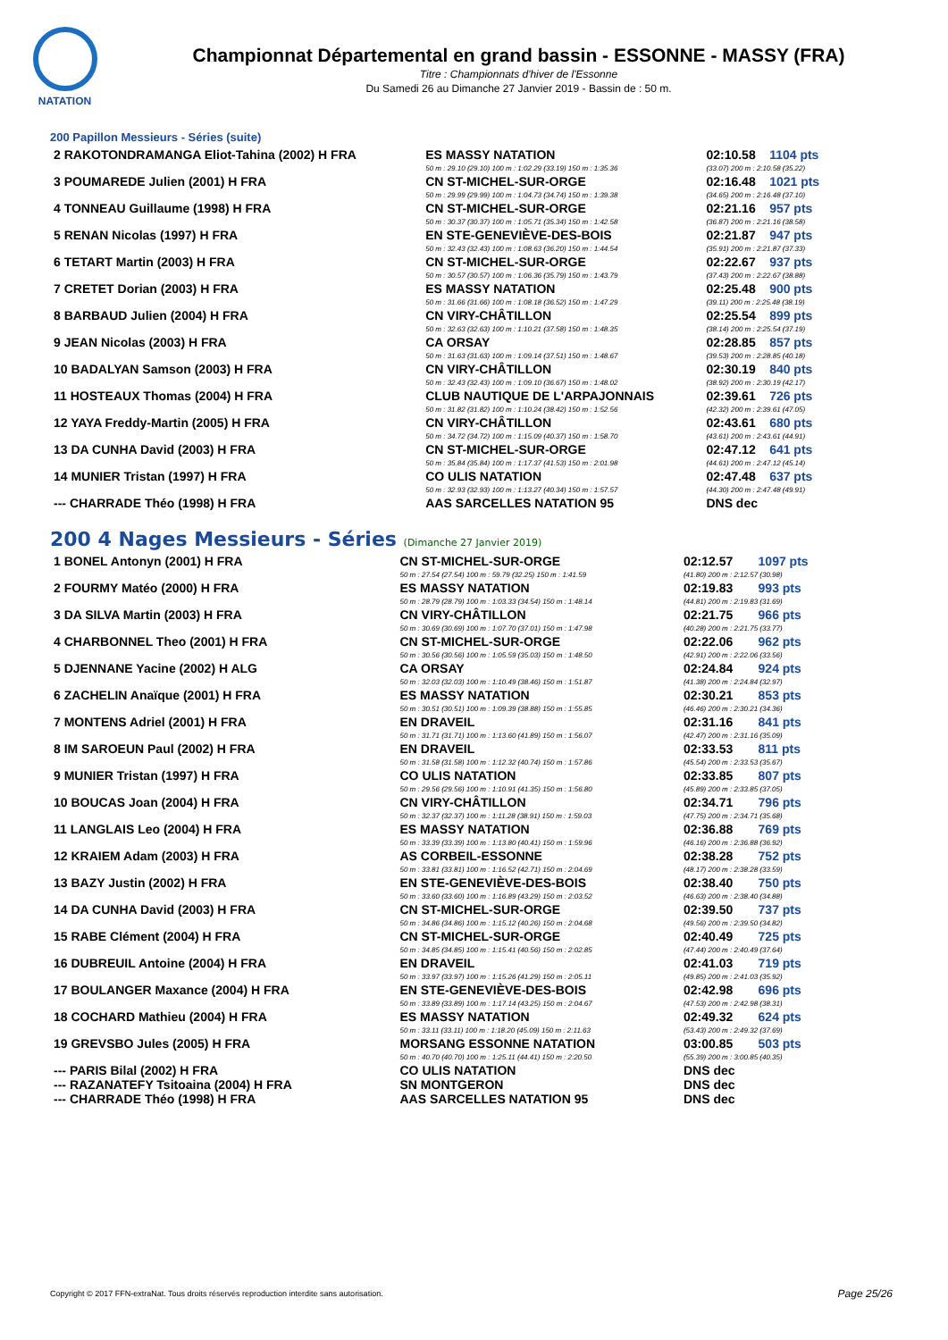NATATION
Championnat Départemental en grand bassin - ESSONNE - MASSY (FRA)
Titre : Championnats d'hiver de l'Essonne
Du Samedi 26 au Dimanche 27 Janvier 2019 - Bassin de : 50 m.
200 Papillon Messieurs - Séries (suite)
| 2 RAKOTONDRAMANGA Eliot-Tahina (2002) H FRA | ES MASSY NATATION | 02:10.58 | 1104 pts |
| | 50 m : 29.10 (29.10) 100 m : 1:02.29 (33.19) 150 m : 1:35.36 | (33.07) 200 m : 2:10.58 (35.22) | |
| 3 POUMAREDE Julien (2001) H FRA | CN ST-MICHEL-SUR-ORGE | 02:16.48 | 1021 pts |
| | 50 m : 29.99 (29.99) 100 m : 1:04.73 (34.74) 150 m : 1:39.38 | (34.65) 200 m : 2:16.48 (37.10) | |
| 4 TONNEAU Guillaume (1998) H FRA | CN ST-MICHEL-SUR-ORGE | 02:21.16 | 957 pts |
| | 50 m : 30.37 (30.37) 100 m : 1:05.71 (35.34) 150 m : 1:42.58 | (36.87) 200 m : 2:21.16 (38.58) | |
| 5 RENAN Nicolas (1997) H FRA | EN STE-GENEVIÈVE-DES-BOIS | 02:21.87 | 947 pts |
| | 50 m : 32.43 (32.43) 100 m : 1:08.63 (36.20) 150 m : 1:44.54 | (35.91) 200 m : 2:21.87 (37.33) | |
| 6 TETART Martin (2003) H FRA | CN ST-MICHEL-SUR-ORGE | 02:22.67 | 937 pts |
| | 50 m : 30.57 (30.57) 100 m : 1:06.36 (35.79) 150 m : 1:43.79 | (37.43) 200 m : 2:22.67 (38.88) | |
| 7 CRETET Dorian (2003) H FRA | ES MASSY NATATION | 02:25.48 | 900 pts |
| | 50 m : 31.66 (31.66) 100 m : 1:08.18 (36.52) 150 m : 1:47.29 | (39.11) 200 m : 2:25.48 (38.19) | |
| 8 BARBAUD Julien (2004) H FRA | CN VIRY-CHÂTILLON | 02:25.54 | 899 pts |
| | 50 m : 32.63 (32.63) 100 m : 1:10.21 (37.58) 150 m : 1:48.35 | (38.14) 200 m : 2:25.54 (37.19) | |
| 9 JEAN Nicolas (2003) H FRA | CA ORSAY | 02:28.85 | 857 pts |
| | 50 m : 31.63 (31.63) 100 m : 1:09.14 (37.51) 150 m : 1:48.67 | (39.53) 200 m : 2:28.85 (40.18) | |
| 10 BADALYAN Samson (2003) H FRA | CN VIRY-CHÂTILLON | 02:30.19 | 840 pts |
| | 50 m : 32.43 (32.43) 100 m : 1:09.10 (36.67) 150 m : 1:48.02 | (38.92) 200 m : 2:30.19 (42.17) | |
| 11 HOSTEAUX Thomas (2004) H FRA | CLUB NAUTIQUE DE L'ARPAJONNAIS | 02:39.61 | 726 pts |
| | 50 m : 31.82 (31.82) 100 m : 1:10.24 (38.42) 150 m : 1:52.56 | (42.32) 200 m : 2:39.61 (47.05) | |
| 12 YAYA Freddy-Martin (2005) H FRA | CN VIRY-CHÂTILLON | 02:43.61 | 680 pts |
| | 50 m : 34.72 (34.72) 100 m : 1:15.09 (40.37) 150 m : 1:58.70 | (43.61) 200 m : 2:43.61 (44.91) | |
| 13 DA CUNHA David (2003) H FRA | CN ST-MICHEL-SUR-ORGE | 02:47.12 | 641 pts |
| | 50 m : 35.84 (35.84) 100 m : 1:17.37 (41.53) 150 m : 2:01.98 | (44.61) 200 m : 2:47.12 (45.14) | |
| 14 MUNIER Tristan (1997) H FRA | CO ULIS NATATION | 02:47.48 | 637 pts |
| | 50 m : 32.93 (32.93) 100 m : 1:13.27 (40.34) 150 m : 1:57.57 | (44.30) 200 m : 2:47.48 (49.91) | |
| --- CHARRADE Théo (1998) H FRA | AAS SARCELLES NATATION 95 | DNS dec | |
200 4 Nages Messieurs - Séries (Dimanche 27 Janvier 2019)
| 1 BONEL Antonyn (2001) H FRA | CN ST-MICHEL-SUR-ORGE | 02:12.57 | 1097 pts |
| | 50 m : 27.54 (27.54) 100 m : 59.79 (32.25) 150 m : 1:41.59 | (41.80) 200 m : 2:12.57 (30.98) | |
| 2 FOURMY Matéo (2000) H FRA | ES MASSY NATATION | 02:19.83 | 993 pts |
| | 50 m : 28.79 (28.79) 100 m : 1:03.33 (34.54) 150 m : 1:48.14 | (44.81) 200 m : 2:19.83 (31.69) | |
| 3 DA SILVA Martin (2003) H FRA | CN VIRY-CHÂTILLON | 02:21.75 | 966 pts |
| | 50 m : 30.69 (30.69) 100 m : 1:07.70 (37.01) 150 m : 1:47.98 | (40.28) 200 m : 2:21.75 (33.77) | |
| 4 CHARBONNEL Theo (2001) H FRA | CN ST-MICHEL-SUR-ORGE | 02:22.06 | 962 pts |
| | 50 m : 30.56 (30.56) 100 m : 1:05.59 (35.03) 150 m : 1:48.50 | (42.91) 200 m : 2:22.06 (33.56) | |
| 5 DJENNANE Yacine (2002) H ALG | CA ORSAY | 02:24.84 | 924 pts |
| | 50 m : 32.03 (32.03) 100 m : 1:10.49 (38.46) 150 m : 1:51.87 | (41.38) 200 m : 2:24.84 (32.97) | |
| 6 ZACHELIN Anaïque (2001) H FRA | ES MASSY NATATION | 02:30.21 | 853 pts |
| | 50 m : 30.51 (30.51) 100 m : 1:09.39 (38.88) 150 m : 1:55.85 | (46.46) 200 m : 2:30.21 (34.36) | |
| 7 MONTENS Adriel (2001) H FRA | EN DRAVEIL | 02:31.16 | 841 pts |
| | 50 m : 31.71 (31.71) 100 m : 1:13.60 (41.89) 150 m : 1:56.07 | (42.47) 200 m : 2:31.16 (35.09) | |
| 8 IM SAROEUN Paul (2002) H FRA | EN DRAVEIL | 02:33.53 | 811 pts |
| | 50 m : 31.58 (31.58) 100 m : 1:12.32 (40.74) 150 m : 1:57.86 | (45.54) 200 m : 2:33.53 (35.67) | |
| 9 MUNIER Tristan (1997) H FRA | CO ULIS NATATION | 02:33.85 | 807 pts |
| | 50 m : 29.56 (29.56) 100 m : 1:10.91 (41.35) 150 m : 1:56.80 | (45.89) 200 m : 2:33.85 (37.05) | |
| 10 BOUCAS Joan (2004) H FRA | CN VIRY-CHÂTILLON | 02:34.71 | 796 pts |
| | 50 m : 32.37 (32.37) 100 m : 1:11.28 (38.91) 150 m : 1:59.03 | (47.75) 200 m : 2:34.71 (35.68) | |
| 11 LANGLAIS Leo (2004) H FRA | ES MASSY NATATION | 02:36.88 | 769 pts |
| | 50 m : 33.39 (33.39) 100 m : 1:13.80 (40.41) 150 m : 1:59.96 | (46.16) 200 m : 2:36.88 (36.92) | |
| 12 KRAIEM Adam (2003) H FRA | AS CORBEIL-ESSONNE | 02:38.28 | 752 pts |
| | 50 m : 33.81 (33.81) 100 m : 1:16.52 (42.71) 150 m : 2:04.69 | (48.17) 200 m : 2:38.28 (33.59) | |
| 13 BAZY Justin (2002) H FRA | EN STE-GENEVIÈVE-DES-BOIS | 02:38.40 | 750 pts |
| | 50 m : 33.60 (33.60) 100 m : 1:16.89 (43.29) 150 m : 2:03.52 | (46.63) 200 m : 2:38.40 (34.88) | |
| 14 DA CUNHA David (2003) H FRA | CN ST-MICHEL-SUR-ORGE | 02:39.50 | 737 pts |
| | 50 m : 34.86 (34.86) 100 m : 1:15.12 (40.26) 150 m : 2:04.68 | (49.56) 200 m : 2:39.50 (34.82) | |
| 15 RABE Clément (2004) H FRA | CN ST-MICHEL-SUR-ORGE | 02:40.49 | 725 pts |
| | 50 m : 34.85 (34.85) 100 m : 1:15.41 (40.56) 150 m : 2:02.85 | (47.44) 200 m : 2:40.49 (37.64) | |
| 16 DUBREUIL Antoine (2004) H FRA | EN DRAVEIL | 02:41.03 | 719 pts |
| | 50 m : 33.97 (33.97) 100 m : 1:15.26 (41.29) 150 m : 2:05.11 | (49.85) 200 m : 2:41.03 (35.92) | |
| 17 BOULANGER Maxance (2004) H FRA | EN STE-GENEVIÈVE-DES-BOIS | 02:42.98 | 696 pts |
| | 50 m : 33.89 (33.89) 100 m : 1:17.14 (43.25) 150 m : 2:04.67 | (47.53) 200 m : 2:42.98 (38.31) | |
| 18 COCHARD Mathieu (2004) H FRA | ES MASSY NATATION | 02:49.32 | 624 pts |
| | 50 m : 33.11 (33.11) 100 m : 1:18.20 (45.09) 150 m : 2:11.63 | (53.43) 200 m : 2:49.32 (37.69) | |
| 19 GREVSBO Jules (2005) H FRA | MORSANG ESSONNE NATATION | 03:00.85 | 503 pts |
| | 50 m : 40.70 (40.70) 100 m : 1:25.11 (44.41) 150 m : 2:20.50 | (55.39) 200 m : 3:00.85 (40.35) | |
| --- PARIS Bilal (2002) H FRA | CO ULIS NATATION | DNS dec | |
| --- RAZANATEFY Tsitoaina (2004) H FRA | SN MONTGERON | DNS dec | |
| --- CHARRADE Théo (1998) H FRA | AAS SARCELLES NATATION 95 | DNS dec | |
Copyright © 2017 FFN-extraNat. Tous droits réservés reproduction interdite sans autorisation.
Page 25/26